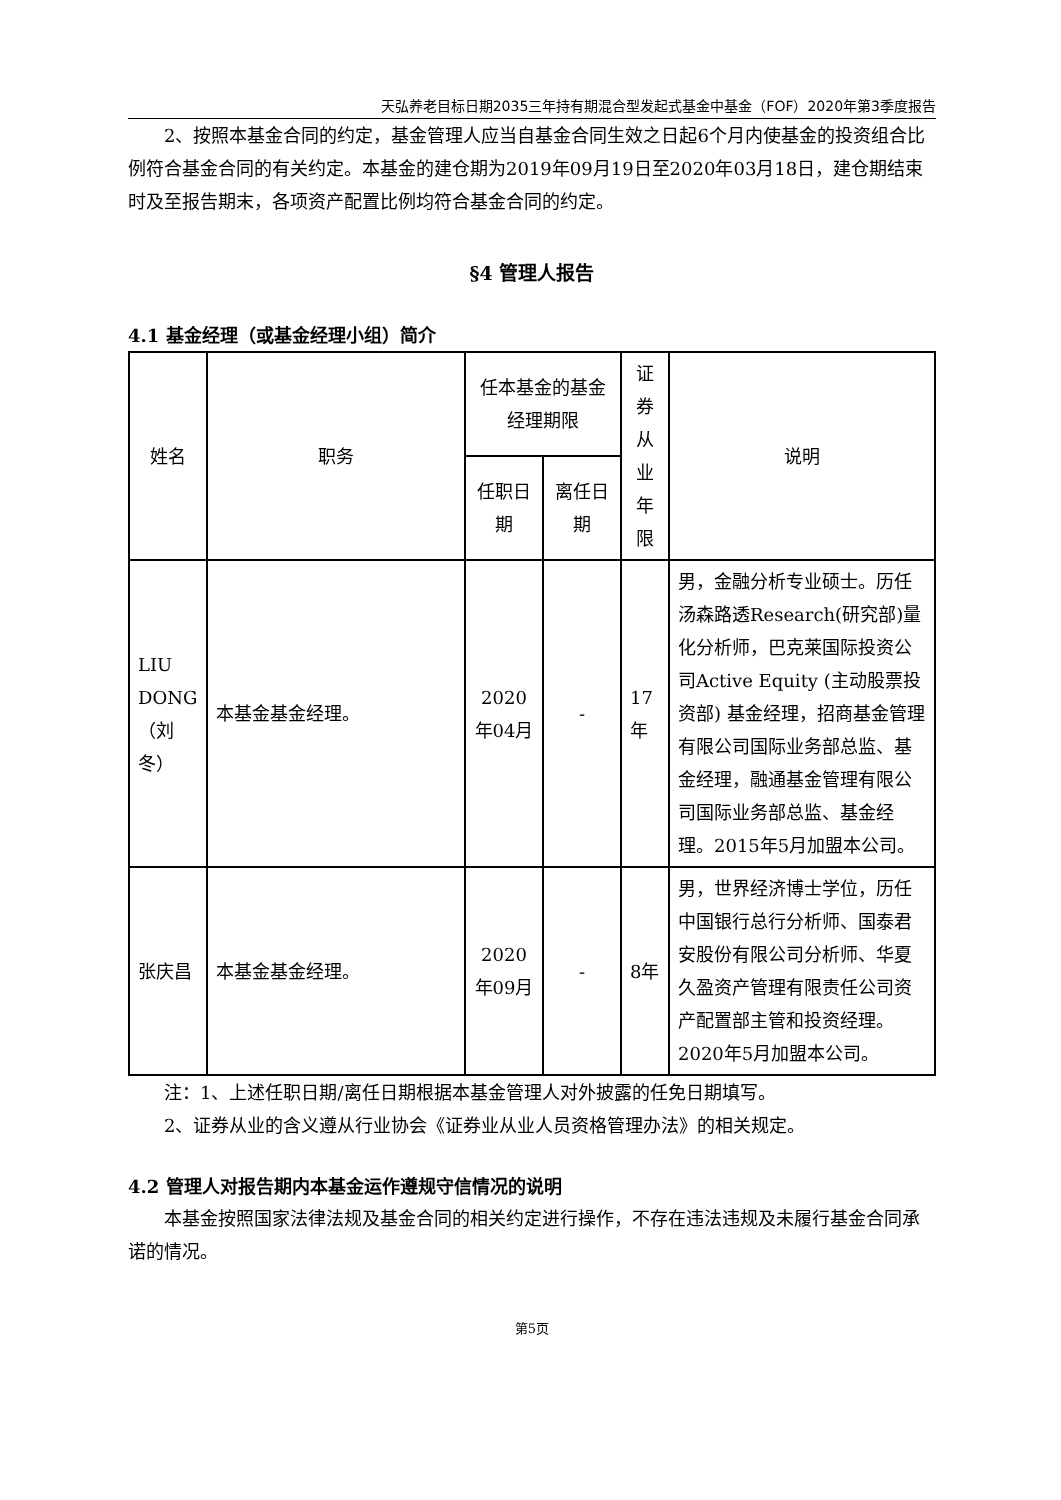天弘养老目标日期2035三年持有期混合型发起式基金中基金（FOF）2020年第3季度报告
2、按照本基金合同的约定，基金管理人应当自基金合同生效之日起6个月内使基金的投资组合比例符合基金合同的有关约定。本基金的建仓期为2019年09月19日至2020年03月18日，建仓期结束时及至报告期末，各项资产配置比例均符合基金合同的约定。
§4 管理人报告
4.1 基金经理（或基金经理小组）简介
| 姓名 | 职务 | 任本基金的基金经理期限 | | 证券从业年限 | 说明 |
| --- | --- | --- | --- | --- | --- |
| | | 任职日期 | 离任日期 | | |
| LIU DONG（刘冬） | 本基金基金经理。 | 2020年04月 | - | 17年 | 男，金融分析专业硕士。历任汤森路透Research(研究部)量化分析师，巴克莱国际投资公司Active Equity (主动股票投资部) 基金经理，招商基金管理有限公司国际业务部总监、基金经理，融通基金管理有限公司国际业务部总监、基金经理。2015年5月加盟本公司。 |
| 张庆昌 | 本基金基金经理。 | 2020年09月 | - | 8年 | 男，世界经济博士学位，历任中国银行总行分析师、国泰君安股份有限公司分析师、华夏久盈资产管理有限责任公司资产配置部主管和投资经理。2020年5月加盟本公司。 |
注：1、上述任职日期/离任日期根据本基金管理人对外披露的任免日期填写。
2、证券从业的含义遵从行业协会《证券业从业人员资格管理办法》的相关规定。
4.2 管理人对报告期内本基金运作遵规守信情况的说明
本基金按照国家法律法规及基金合同的相关约定进行操作，不存在违法违规及未履行基金合同承诺的情况。
第5页